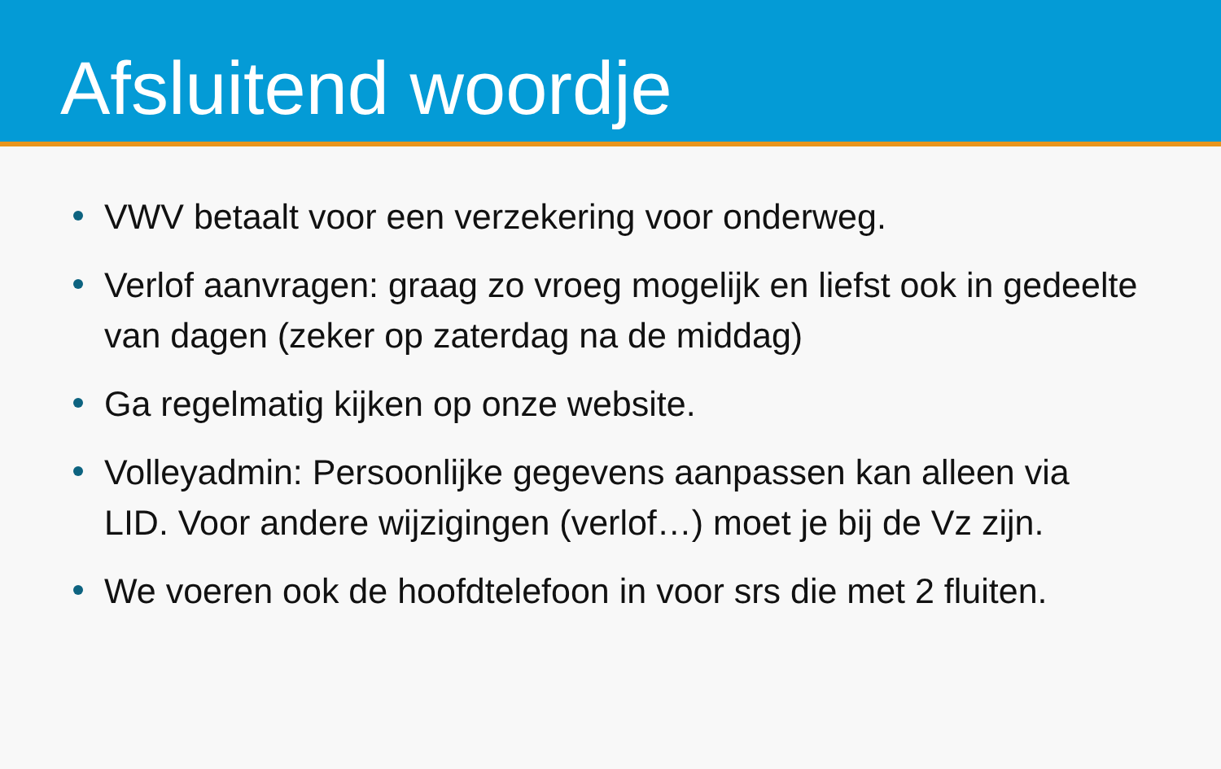Afsluitend woordje
VWV betaalt voor een verzekering voor onderweg.
Verlof aanvragen: graag zo vroeg mogelijk en liefst ook in gedeelte van dagen (zeker op zaterdag na de middag)
Ga regelmatig kijken op onze website.
Volleyadmin: Persoonlijke gegevens aanpassen kan alleen via LID. Voor andere wijzigingen (verlof…) moet je bij de Vz zijn.
We voeren ook de hoofdtelefoon in voor srs die met 2 fluiten.